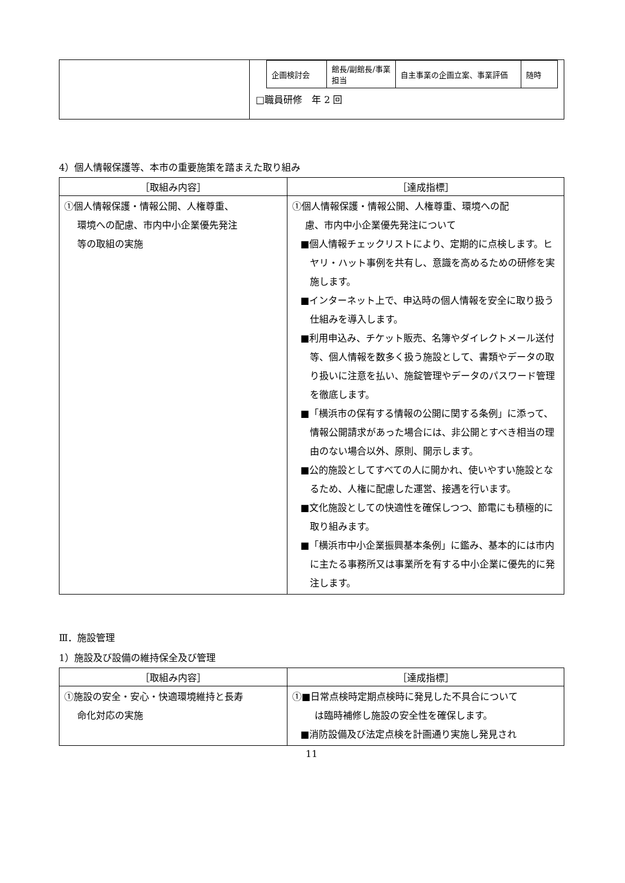| | / 企画検討会 / 館長/副館長/事業担当 / 自主事業の企画立案、事業評価 / 随時 / □職員研修 年 2 回 |
4）個人情報保護等、本市の重要施策を踏まえた取り組み
| ［取組み内容］ | ［達成指標］ |
| --- | --- |
| ①個人情報保護・情報公開、人権尊重、 環境への配慮、市内中小企業優先発注 等の取組の実施 | ①個人情報保護・情報公開、人権尊重、環境への配 慮、市内中小企業優先発注について ■個人情報チェックリストにより、定期的に点検します。ヒヤリ・ハット事例を共有し、意識を高めるための研修を実施します。 ■インターネット上で、申込時の個人情報を安全に取り扱う仕組みを導入します。 ■利用申込み、チケット販売、名簿やダイレクトメール送付等、個人情報を数多く扱う施設として、書類やデータの取り扱いに注意を払い、施錠管理やデータのパスワード管理を徹底します。 ■「横浜市の保有する情報の公開に関する条例」に添って、情報公開請求があった場合には、非公開とすべき相当の理由のない場合以外、原則、開示します。 ■公的施設としてすべての人に開かれ、使いやすい施設となるため、人権に配慮した運営、接遇を行います。 ■文化施設としての快適性を確保しつつ、節電にも積極的に取り組みます。 ■「横浜市中小企業振興基本条例」に鑑み、基本的には市内に主たる事務所又は事業所を有する中小企業に優先的に発注します。 |
Ⅲ．施設管理
1）施設及び設備の維持保全及び管理
| ［取組み内容］ | ［達成指標］ |
| --- | --- |
| ①施設の安全・安心・快適環境維持と長寿 命化対応の実施 | ①■日常点検時定期点検時に発見した不具合について は臨時補修し施設の安全性を確保します。 ■消防設備及び法定点検を計画通り実施し発見され |
11